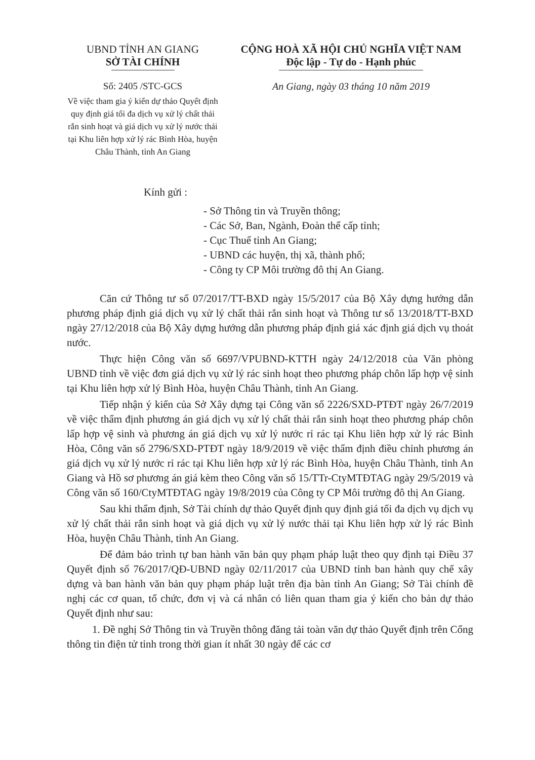UBND TỈNH AN GIANG
SỞ TÀI CHÍNH
Số: 2405 /STC-GCS
Về việc tham gia ý kiến dự thảo Quyết định quy định giá tối đa dịch vụ xử lý chất thải rắn sinh hoạt và giá dịch vụ xử lý nước thải tại Khu liên hợp xử lý rác Bình Hòa, huyện Châu Thành, tỉnh An Giang
CỘNG HOÀ XÃ HỘI CHỦ NGHĨA VIỆT NAM
Độc lập - Tự do - Hạnh phúc
An Giang, ngày 03 tháng 10 năm 2019
Kính gửi :
- Sở Thông tin và Truyền thông;
- Các Sở, Ban, Ngành, Đoàn thể cấp tỉnh;
- Cục Thuế tỉnh An Giang;
- UBND các huyện, thị xã, thành phố;
- Công ty CP Môi trường đô thị An Giang.
Căn cứ Thông tư số 07/2017/TT-BXD ngày 15/5/2017 của Bộ Xây dựng hướng dẫn phương pháp định giá dịch vụ xử lý chất thải rắn sinh hoạt và Thông tư số 13/2018/TT-BXD ngày 27/12/2018 của Bộ Xây dựng hướng dẫn phương pháp định giá xác định giá dịch vụ thoát nước.
Thực hiện Công văn số 6697/VPUBND-KTTH ngày 24/12/2018 của Văn phòng UBND tỉnh về việc đơn giá dịch vụ xử lý rác sinh hoạt theo phương pháp chôn lấp hợp vệ sinh tại Khu liên hợp xử lý Bình Hòa, huyện Châu Thành, tỉnh An Giang.
Tiếp nhận ý kiến của Sở Xây dựng tại Công văn số 2226/SXD-PTĐT ngày 26/7/2019 về việc thẩm định phương án giá dịch vụ xử lý chất thải rắn sinh hoạt theo phương pháp chôn lấp hợp vệ sinh và phương án giá dịch vụ xử lý nước rỉ rác tại Khu liên hợp xử lý rác Bình Hòa, Công văn số 2796/SXD-PTĐT ngày 18/9/2019 về việc thẩm định điều chỉnh phương án giá dịch vụ xử lý nước rỉ rác tại Khu liên hợp xử lý rác Bình Hòa, huyện Châu Thành, tỉnh An Giang và Hồ sơ phương án giá kèm theo Công văn số 15/TTr-CtyMTĐTAG ngày 29/5/2019 và Công văn số 160/CtyMTĐTAG ngày 19/8/2019 của Công ty CP Môi trường đô thị An Giang.
Sau khi thẩm định, Sở Tài chính dự thảo Quyết định quy định giá tối đa dịch vụ dịch vụ xử lý chất thải rắn sinh hoạt và giá dịch vụ xử lý nước thải tại Khu liên hợp xử lý rác Bình Hòa, huyện Châu Thành, tỉnh An Giang.
Để đảm bảo trình tự ban hành văn bản quy phạm pháp luật theo quy định tại Điều 37 Quyết định số 76/2017/QĐ-UBND ngày 02/11/2017 của UBND tỉnh ban hành quy chế xây dựng và ban hành văn bản quy phạm pháp luật trên địa bàn tỉnh An Giang; Sở Tài chính đề nghị các cơ quan, tổ chức, đơn vị và cá nhân có liên quan tham gia ý kiến cho bản dự thảo Quyết định như sau:
1. Đề nghị Sở Thông tin và Truyền thông đăng tải toàn văn dự thảo Quyết định trên Cổng thông tin điện tử tỉnh trong thời gian ít nhất 30 ngày để các cơ